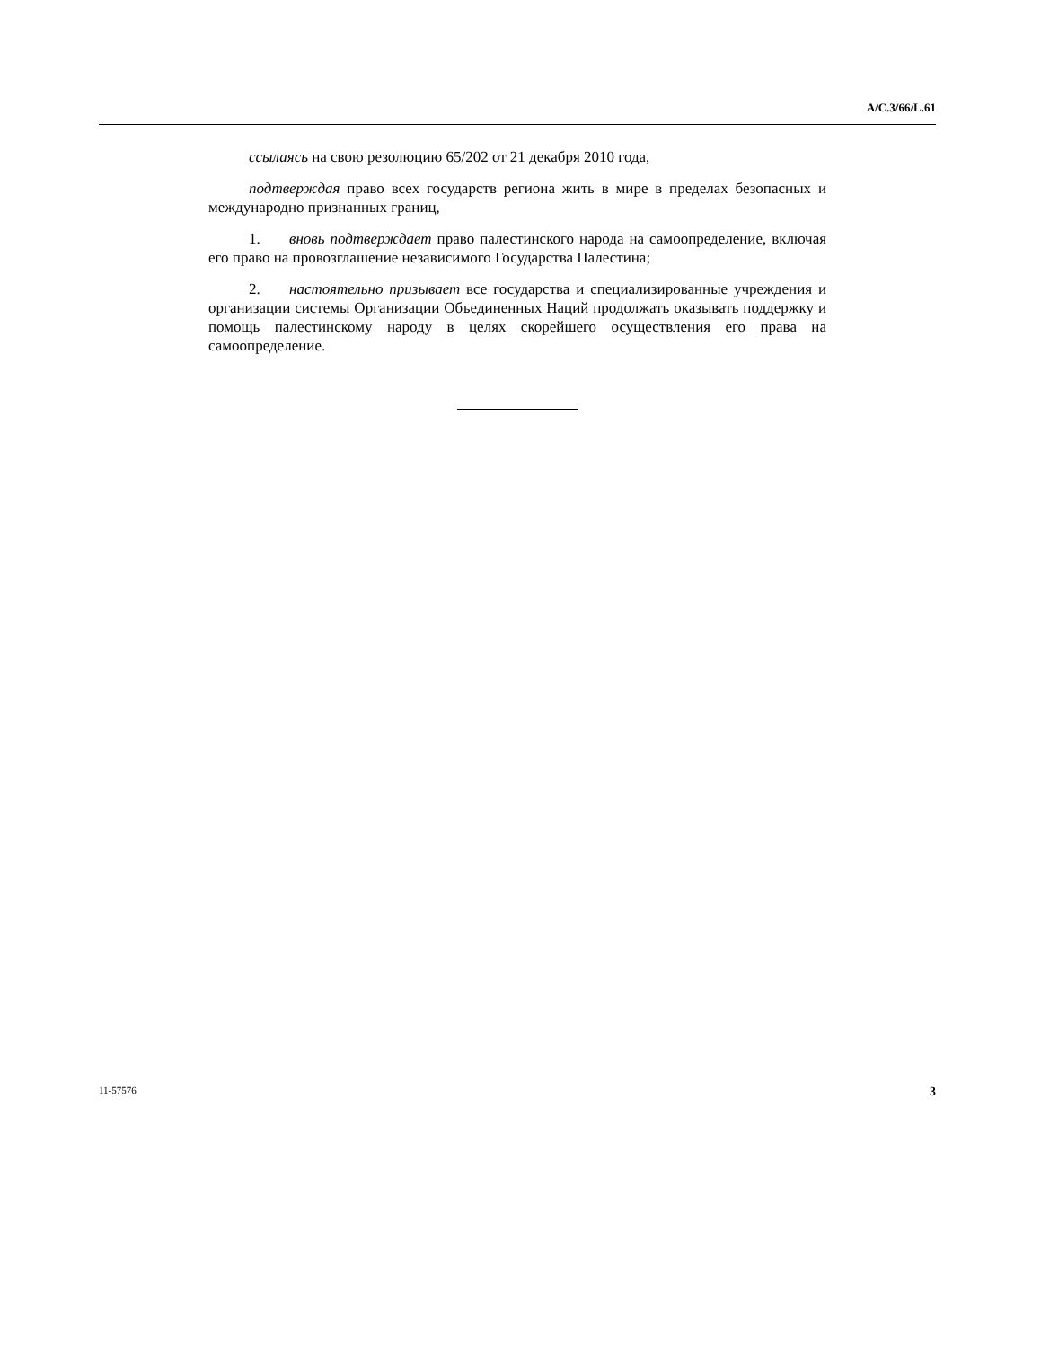A/C.3/66/L.61
ссылаясь на свою резолюцию 65/202 от 21 декабря 2010 года,
подтверждая право всех государств региона жить в мире в пределах безопасных и международно признанных границ,
1. вновь подтверждает право палестинского народа на самоопределение, включая его право на провозглашение независимого Государства Палестина;
2. настоятельно призывает все государства и специализированные учреждения и организации системы Организации Объединенных Наций продолжать оказывать поддержку и помощь палестинскому народу в целях скорейшего осуществления его права на самоопределение.
11-57576 3